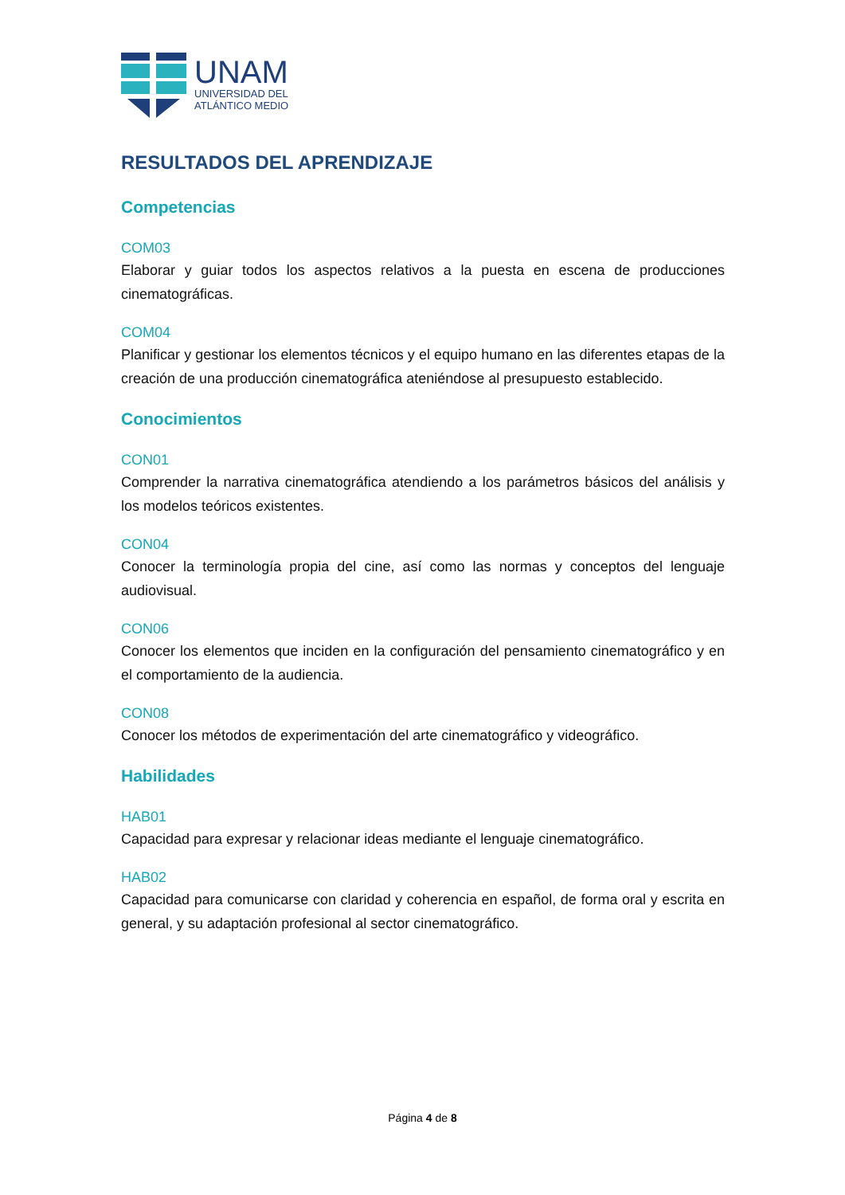UNAM
UNIVERSIDAD DEL
ATLÁNTICO MEDIO
RESULTADOS DEL APRENDIZAJE
Competencias
COM03
Elaborar y guiar todos los aspectos relativos a la puesta en escena de producciones cinematográficas.
COM04
Planificar y gestionar los elementos técnicos y el equipo humano en las diferentes etapas de la creación de una producción cinematográfica ateniéndose al presupuesto establecido.
Conocimientos
CON01
Comprender la narrativa cinematográfica atendiendo a los parámetros básicos del análisis y los modelos teóricos existentes.
CON04
Conocer la terminología propia del cine, así como las normas y conceptos del lenguaje audiovisual.
CON06
Conocer los elementos que inciden en la configuración del pensamiento cinematográfico y en el comportamiento de la audiencia.
CON08
Conocer los métodos de experimentación del arte cinematográfico y videográfico.
Habilidades
HAB01
Capacidad para expresar y relacionar ideas mediante el lenguaje cinematográfico.
HAB02
Capacidad para comunicarse con claridad y coherencia en español, de forma oral y escrita en general, y su adaptación profesional al sector cinematográfico.
Página 4 de 8